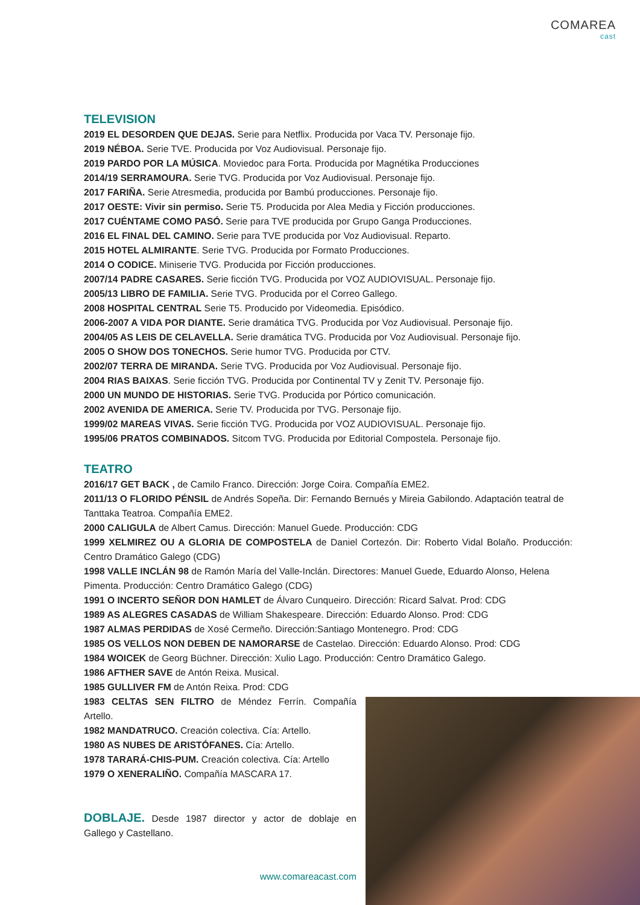COMAREA
cast
TELEVISION
2019 EL DESORDEN QUE DEJAS. Serie para Netflix. Producida por Vaca TV. Personaje fijo.
2019 NÉBOA. Serie TVE. Producida por Voz Audiovisual. Personaje fijo.
2019 PARDO POR LA MÚSICA. Moviedoc para Forta. Producida por Magnétika Producciones
2014/19 SERRAMOURA. Serie TVG. Producida por Voz Audiovisual. Personaje fijo.
2017 FARIÑA. Serie Atresmedia, producida por Bambú producciones. Personaje fijo.
2017 OESTE: Vivir sin permiso. Serie T5. Producida por Alea Media y Ficción producciones.
2017 CUÉNTAME COMO PASÓ. Serie para TVE producida por Grupo Ganga Producciones.
2016 EL FINAL DEL CAMINO. Serie para TVE producida por Voz Audiovisual. Reparto.
2015 HOTEL ALMIRANTE. Serie TVG. Producida por Formato Producciones.
2014 O CODICE. Miniserie TVG. Producida por Ficción producciones.
2007/14 PADRE CASARES. Serie ficción TVG. Producida por VOZ AUDIOVISUAL. Personaje fijo.
2005/13 LIBRO DE FAMILIA. Serie TVG. Producida por el Correo Gallego.
2008 HOSPITAL CENTRAL Serie T5. Producido por Videomedia. Episódico.
2006-2007 A VIDA POR DIANTE. Serie dramática TVG. Producida por Voz Audiovisual. Personaje fijo.
2004/05 AS LEIS DE CELAVELLA. Serie dramática TVG. Producida por Voz Audiovisual. Personaje fijo.
2005 O SHOW DOS TONECHOS. Serie humor TVG. Producida por CTV.
2002/07 TERRA DE MIRANDA. Serie TVG. Producida por Voz Audiovisual. Personaje fijo.
2004 RIAS BAIXAS. Serie ficción TVG. Producida por Continental TV y Zenit TV. Personaje fijo.
2000 UN MUNDO DE HISTORIAS. Serie TVG. Producida por Pórtico comunicación.
2002 AVENIDA DE AMERICA. Serie TV. Producida por TVG. Personaje fijo.
1999/02 MAREAS VIVAS. Serie ficción TVG. Producida por VOZ AUDIOVISUAL. Personaje fijo.
1995/06 PRATOS COMBINADOS. Sitcom TVG. Producida por Editorial Compostela. Personaje fijo.
TEATRO
2016/17 GET BACK , de Camilo Franco. Dirección: Jorge Coira. Compañía EME2.
2011/13 O FLORIDO PÉNSIL de Andrés Sopeña. Dir: Fernando Bernués y Mireia Gabilondo. Adaptación teatral de Tanttaka Teatroa. Compañía EME2.
2000 CALIGULA de Albert Camus. Dirección: Manuel Guede. Producción: CDG
1999 XELMIREZ OU A GLORIA DE COMPOSTELA de Daniel Cortezón. Dir: Roberto Vidal Bolaño. Producción: Centro Dramático Galego (CDG)
1998 VALLE INCLÁN 98 de Ramón María del Valle-Inclán. Directores: Manuel Guede, Eduardo Alonso, Helena Pimenta. Producción: Centro Dramático Galego (CDG)
1991 O INCERTO SEÑOR DON HAMLET de Álvaro Cunqueiro. Dirección: Ricard Salvat. Prod: CDG
1989 AS ALEGRES CASADAS de William Shakespeare. Dirección: Eduardo Alonso. Prod: CDG
1987 ALMAS PERDIDAS de Xosé Cermeño. Dirección:Santiago Montenegro. Prod: CDG
1985 OS VELLOS NON DEBEN DE NAMORARSE de Castelao. Dirección: Eduardo Alonso. Prod: CDG
1984 WOICEK de Georg Büchner. Dirección: Xulio Lago. Producción: Centro Dramático Galego.
1986 AFTHER SAVE de Antón Reixa. Musical.
1985 GULLIVER FM de Antón Reixa. Prod: CDG
1983 CELTAS SEN FILTRO de Méndez Ferrín. Compañía Artello.
1982 MANDATRUCO. Creación colectiva. Cía: Artello.
1980 AS NUBES DE ARISTÓFANES. Cía: Artello.
1978 TARARÁ-CHIS-PUM. Creación colectiva. Cía: Artello
1979 O XENERALIÑO. Compañía MASCARA 17.
DOBLAJE. Desde 1987 director y actor de doblaje en Gallego y Castellano.
www.comareacast.com